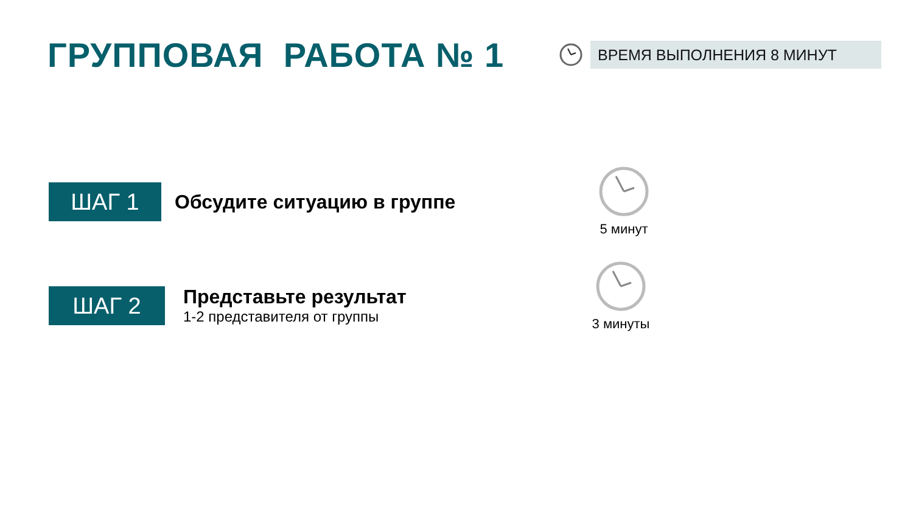ГРУППОВАЯ РАБОТА № 1
ВРЕМЯ ВЫПОЛНЕНИЯ 8 МИНУТ
ШАГ 1
Обсудите ситуацию в группе
ШАГ 2
Представьте результат
1-2 представителя от группы
5 минут
3 минуты